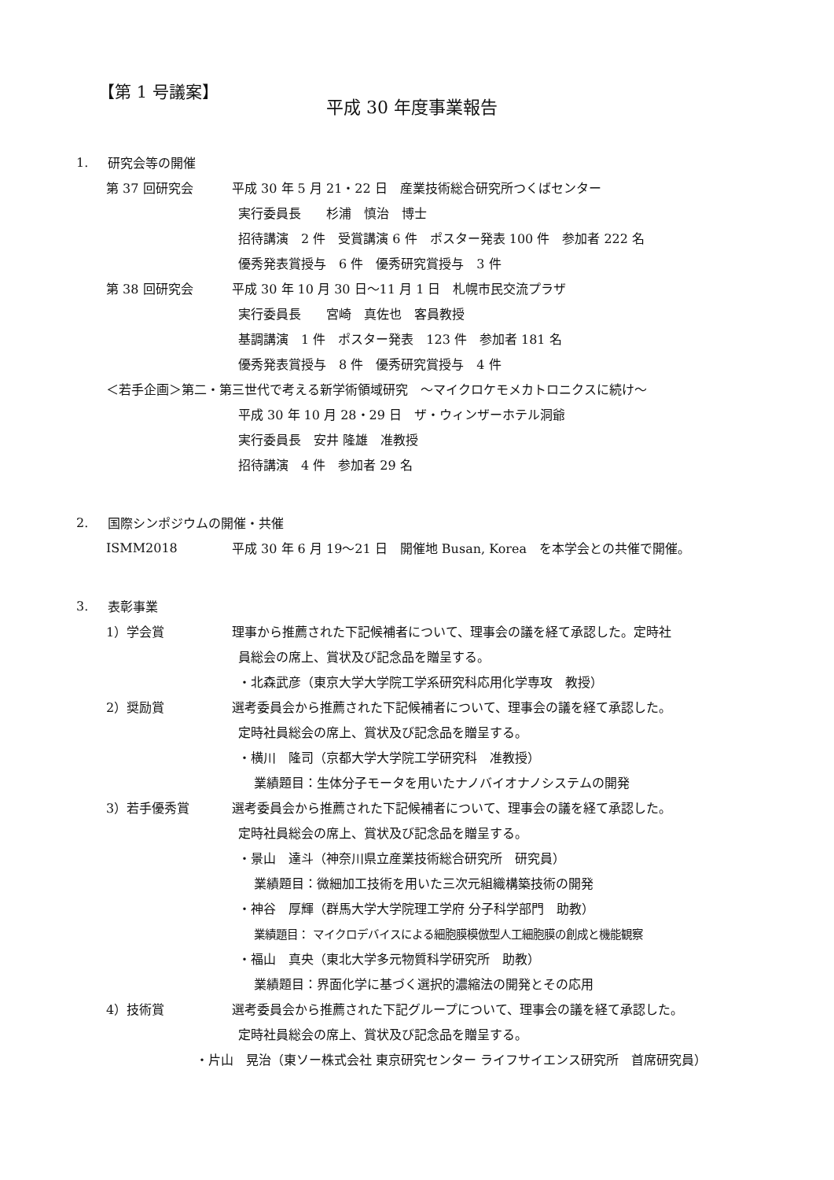【第 1 号議案】
平成 30 年度事業報告
1. 研究会等の開催
第 37 回研究会 平成 30 年 5 月 21・22 日　産業技術総合研究所つくばセンター
実行委員長　　杉浦　慎治　博士
招待講演　2 件　受賞講演 6 件　ポスター発表 100 件　参加者 222 名
優秀発表賞授与　6 件　優秀研究賞授与　3 件
第 38 回研究会 平成 30 年 10 月 30 日～11 月 1 日　札幌市民交流プラザ
実行委員長　　宮崎　真佐也　客員教授
基調講演　1 件　ポスター発表　123 件　参加者 181 名
優秀発表賞授与　8 件　優秀研究賞授与　4 件
＜若手企画＞第二・第三世代で考える新学術領域研究　～マイクロケモメカトロニクスに続け～
平成 30 年 10 月 28・29 日　ザ・ウィンザーホテル洞爺
実行委員長　安井 隆雄　准教授
招待講演　4 件　参加者 29 名
2. 国際シンポジウムの開催・共催
ISMM2018 平成 30 年 6 月 19～21 日　開催地 Busan, Korea　を本学会との共催で開催。
3. 表彰事業
1）学会賞 理事から推薦された下記候補者について、理事会の議を経て承認した。定時社
員総会の席上、賞状及び記念品を贈呈する。
・北森武彦（東京大学大学院工学系研究科応用化学専攻　教授）
2）奨励賞 選考委員会から推薦された下記候補者について、理事会の議を経て承認した。
定時社員総会の席上、賞状及び記念品を贈呈する。
・横川　隆司（京都大学大学院工学研究科　准教授）
業績題目：生体分子モータを用いたナノバイオナノシステムの開発
3）若手優秀賞 選考委員会から推薦された下記候補者について、理事会の議を経て承認した。
定時社員総会の席上、賞状及び記念品を贈呈する。
・景山　達斗（神奈川県立産業技術総合研究所　研究員）
業績題目：微細加工技術を用いた三次元組織構築技術の開発
・神谷　厚輝（群馬大学大学院理工学府 分子科学部門　助教）
業績題目： マイクロデバイスによる細胞膜模倣型人工細胞膜の創成と機能観察
・福山　真央（東北大学多元物質科学研究所　助教）
業績題目：界面化学に基づく選択的濃縮法の開発とその応用
4）技術賞 選考委員会から推薦された下記グループについて、理事会の議を経て承認した。
定時社員総会の席上、賞状及び記念品を贈呈する。
・片山　晃治（東ソー株式会社 東京研究センター ライフサイエンス研究所　首席研究員）